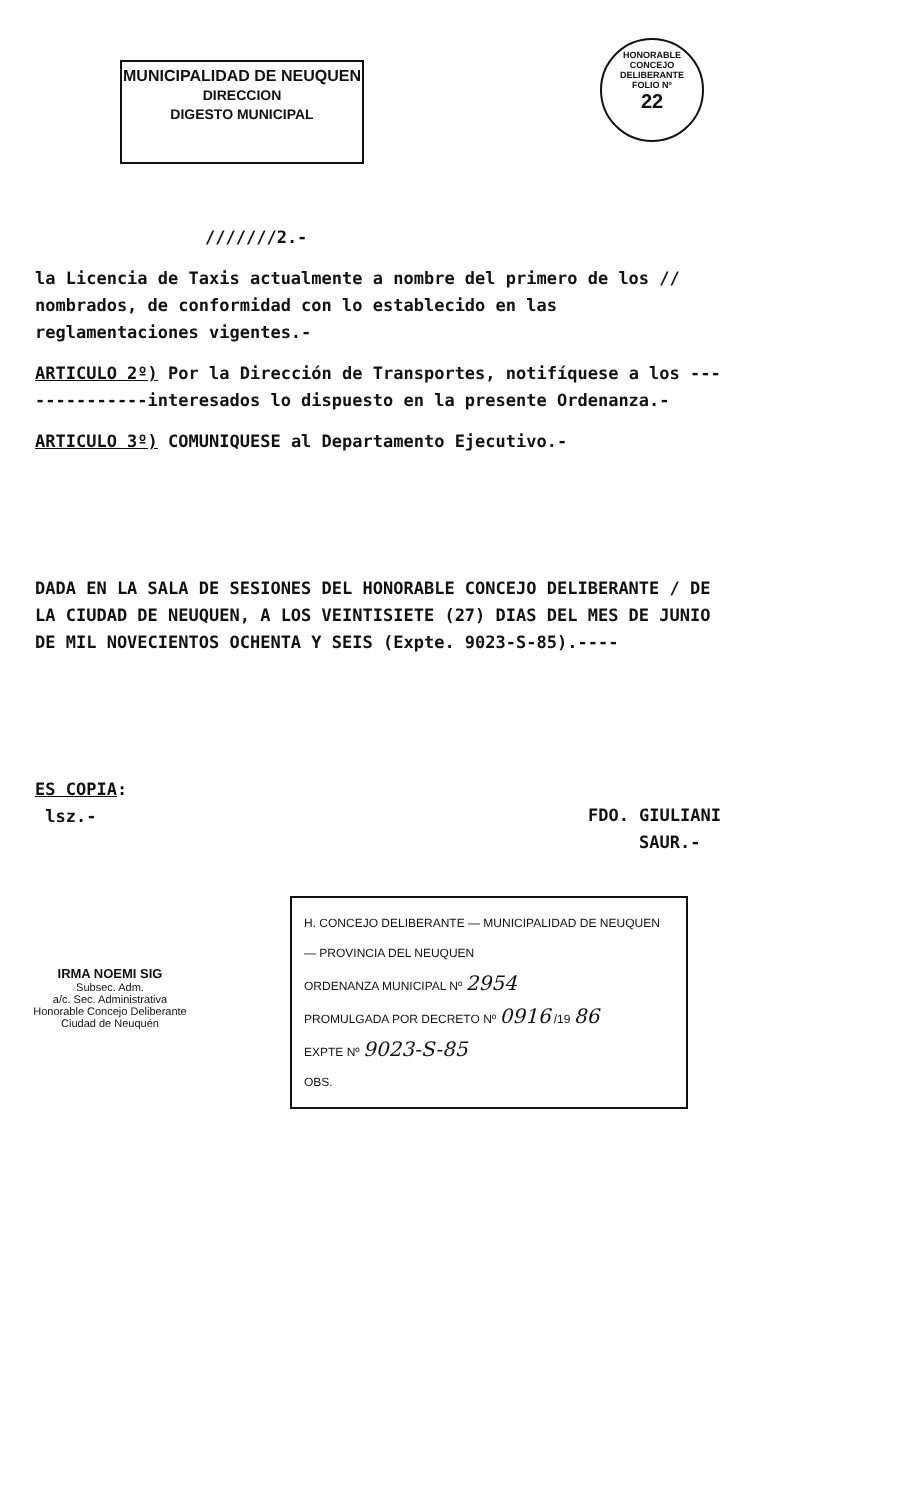MUNICIPALIDAD DE NEUQUEN
DIRECCION
DIGESTO MUNICIPAL
HONORABLE CONCEJO DELIBERANTE
FOLIO Nº
22
///////2.-
la Licencia de Taxis actualmente a nombre del primero de los // nombrados, de conformidad con lo establecido en las reglamentaciones vigentes.-
ARTICULO 2º) Por la Dirección de Transportes, notifíquese a los --------------interesados lo dispuesto en la presente Ordenanza.-
ARTICULO 3º) COMUNIQUESE al Departamento Ejecutivo.-
DADA EN LA SALA DE SESIONES DEL HONORABLE CONCEJO DELIBERANTE / DE LA CIUDAD DE NEUQUEN, A LOS VEINTISIETE (27) DIAS DEL MES DE JUNIO DE MIL NOVECIENTOS OCHENTA Y SEIS (Expte. 9023-S-85).----
ES COPIA:
lsz.-
FDO. GIULIANI
SAUR.-
IRMA NOEMI SIG
Subsec. Adm.
a/c. Sec. Administrativa
Honorable Concejo Deliberante
Ciudad de Neuquén
H. CONCEJO DELIBERANTE — MUNICIPALIDAD DE NEUQUEN — PROVINCIA DEL NEUQUEN
ORDENANZA MUNICIPAL Nº 2954
PROMULGADA POR DECRETO Nº 0916 /19 86
EXPTE Nº 9023-S-85
OBS.